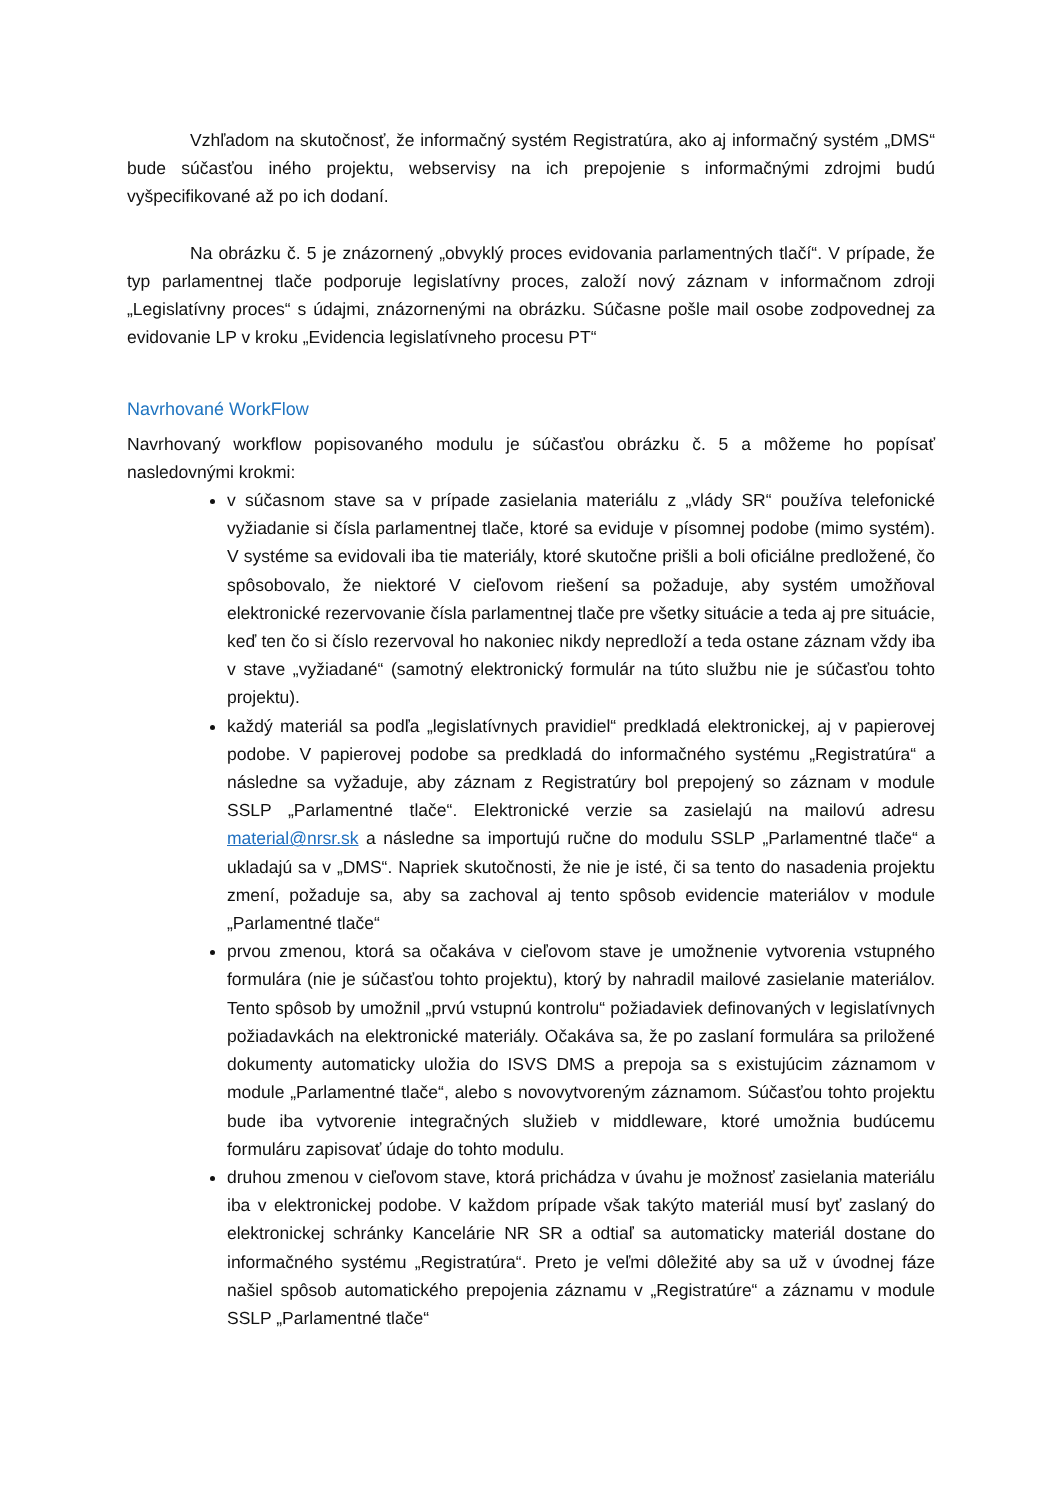Vzhľadom na skutočnosť, že informačný systém Registratúra, ako aj informačný systém „DMS“ bude súčasťou iného projektu, webservisy na ich prepojenie s informačnými zdrojmi budú vyšpecifikované až po ich dodaní.
Na obrázku č. 5 je znázornený „obvyklý proces evidovania parlamentných tlačí“. V prípade, že typ parlamentnej tlače podporuje legislatívny proces, založí nový záznam v informačnom zdroji „Legislatívny proces“ s údajmi, znázornenými na obrázku. Súčasne pošle mail osobe zodpovednej za evidovanie LP v kroku „Evidencia legislatívneho procesu PT“
Navrhované WorkFlow
Navrhovaný workflow popisovaného modulu je súčasťou obrázku č. 5 a môžeme ho popísať nasledovnými krokmi:
v súčasnom stave sa v prípade zasielania materiálu z „vlády SR“ používa telefonické vyžiadanie si čísla parlamentnej tlače, ktoré sa eviduje v písomnej podobe (mimo systém). V systéme sa evidovali iba tie materiály, ktoré skutočne prišli a boli oficiálne predložené, čo spôsobovalo, že niektoré V cieľovom riešení sa požaduje, aby systém umožňoval elektronické rezervovanie čísla parlamentnej tlače pre všetky situácie a teda aj pre situácie, keď ten čo si číslo rezervoval ho nakoniec nikdy nepredloží a teda ostane záznam vždy iba v stave „vyžiadané“ (samotný elektronický formulár na túto službu nie je súčasťou tohto projektu).
každý materiál sa podľa „legislatívnych pravidiel“ predkladá elektronickej, aj v papierovej podobe. V papierovej podobe sa predkladá do informačného systému „Registratúra“ a následne sa vyžaduje, aby záznam z Registratúry bol prepojený so záznam v module SSLP „Parlamentné tlače“. Elektronické verzie sa zasielajú na mailovú adresu material@nrsr.sk a následne sa importujú ručne do modulu SSLP „Parlamentné tlače“ a ukladajú sa v „DMS“. Napriek skutočnosti, že nie je isté, či sa tento do nasadenia projektu zmení, požaduje sa, aby sa zachoval aj tento spôsob evidencie materiálov v module „Parlamentné tlače“
prvou zmenou, ktorá sa očakáva v cieľovom stave je umožnenie vytvorenia vstupného formulára (nie je súčasťou tohto projektu), ktorý by nahradil mailové zasielanie materiálov. Tento spôsob by umožnil „prvú vstupnú kontrolu“ požiadaviek definovaných v legislatívnych požiadavkách na elektronické materiály. Očakáva sa, že po zaslaní formulára sa priložené dokumenty automaticky uložia do ISVS DMS a prepoja sa s existujúcim záznamom v module „Parlamentné tlače“, alebo s novovytvoreným záznamom. Súčasťou tohto projektu bude iba vytvorenie integračných služieb v middleware, ktoré umožnia budúcemu formuláru zapisovať údaje do tohto modulu.
druhou zmenou v cieľovom stave, ktorá prichádza v úvahu je možnosť zasielania materiálu iba v elektronickej podobe. V každom prípade však takýto materiál musí byť zaslaný do elektronickej schránky Kancelárie NR SR a odtiaľ sa automaticky materiál dostane do informačného systému „Registratúra“. Preto je veľmi dôležité aby sa už v úvodnej fáze našiel spôsob automatického prepojenia záznamu v „Registratúre“ a záznamu v module SSLP „Parlamentné tlače“